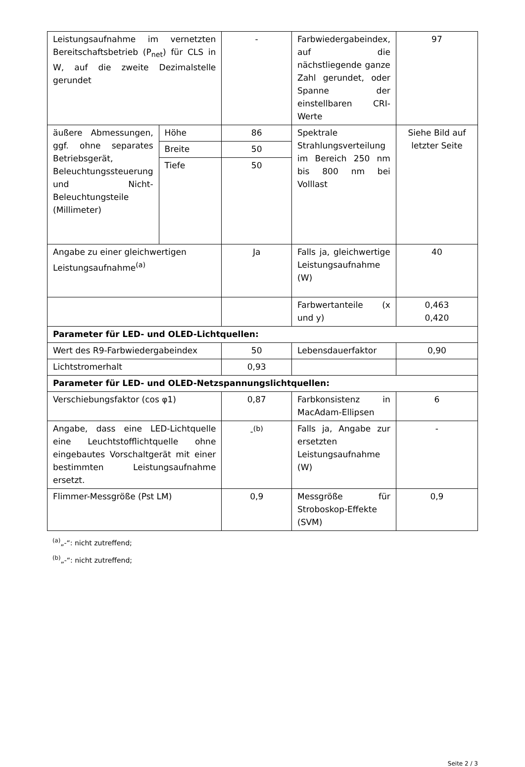| Leistungsaufnahme im vernetzten Bereitschaftsbetrieb (P<sub>net</sub>) für CLS in W, auf die zweite Dezimalstelle gerundet | | - | Farbwiedergabeindex, auf die nächstliegende ganze Zahl gerundet, oder Spanne der einstellbaren CRI-Werte | 97 |
| äußere Abmessungen, ggf. ohne separates Betriebsgerät, Beleuchtungssteuerung und Nicht-Beleuchtungsteile (Millimeter) | Höhe | 86 | Spektrale Strahlungsverteilung im Bereich 250 nm bis 800 nm bei Volllast | Siehe Bild auf letzter Seite |
| | Breite | 50 | | |
| | Tiefe | 50 | | |
| Angabe zu einer gleichwertigen Leistungsaufnahme<sup>(a)</sup> | | Ja | Falls ja, gleichwertige Leistungsaufnahme (W) | 40 |
| | | | Farbwertanteile (x und y) | 0,463 0,420 |
| Parameter für LED- und OLED-Lichtquellen: | | | | |
| Wert des R9-Farbwiedergabeindex | | 50 | Lebensdauerfaktor | 0,90 |
| Lichtstromerhalt | | 0,93 | | |
| Parameter für LED- und OLED-Netzspannungslichtquellen: | | | | |
| Verschiebungsfaktor (cos φ1) | | 0,87 | Farbkonsistenz in MacAdam-Ellipsen | 6 |
| Angabe, dass eine LED-Lichtquelle eine Leuchtstofflichtquelle ohne eingebautes Vorschaltgerät mit einer bestimmten Leistungsaufnahme ersetzt. | | -<sup>(b)</sup> | Falls ja, Angabe zur ersetzten Leistungsaufnahme (W) | - |
| Flimmer-Messgröße (Pst LM) | | 0,9 | Messgröße für Stroboskop-Effekte (SVM) | 0,9 |
<sup>(a)</sup>„-“: nicht zutreffend;
<sup>(b)</sup>„-“: nicht zutreffend;
Seite 2 / 3